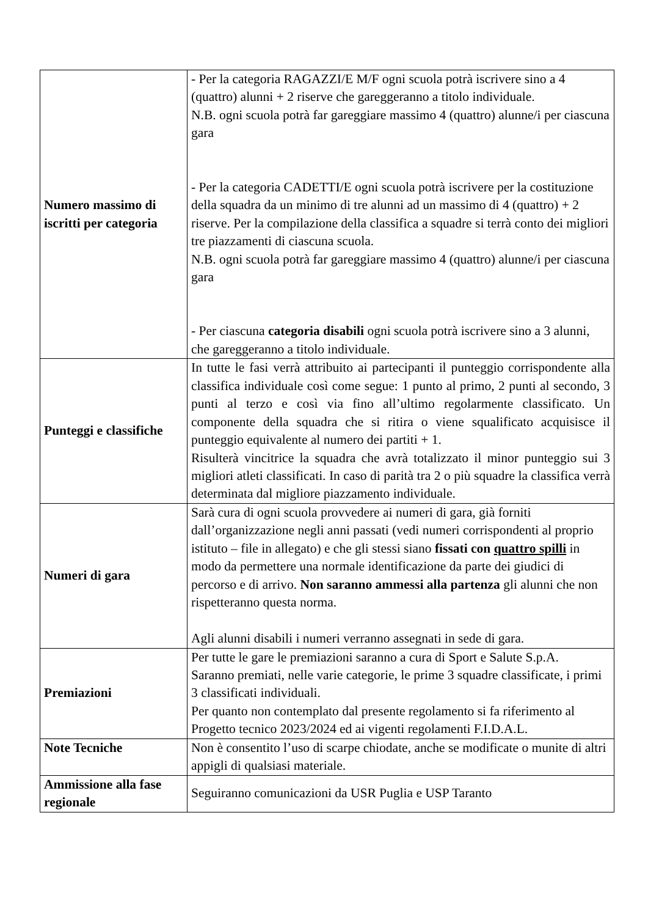| Numero massimo di iscritti per categoria | - Per la categoria RAGAZZI/E M/F ogni scuola potrà iscrivere sino a 4 (quattro) alunni + 2 riserve che gareggeranno a titolo individuale. N.B. ogni scuola potrà far gareggiare massimo 4 (quattro) alunne/i per ciascuna gara - Per la categoria CADETTI/E ogni scuola potrà iscrivere per la costituzione della squadra da un minimo di tre alunni ad un massimo di 4 (quattro) + 2 riserve. Per la compilazione della classifica a squadre si terrà conto dei migliori tre piazzamenti di ciascuna scuola. N.B. ogni scuola potrà far gareggiare massimo 4 (quattro) alunne/i per ciascuna gara - Per ciascuna categoria disabili ogni scuola potrà iscrivere sino a 3 alunni, che gareggeranno a titolo individuale. |
| Punteggi e classifiche | In tutte le fasi verrà attribuito ai partecipanti il punteggio corrispondente alla classifica individuale così come segue: 1 punto al primo, 2 punti al secondo, 3 punti al terzo e così via fino all’ultimo regolarmente classificato. Un componente della squadra che si ritira o viene squalificato acquisisce il punteggio equivalente al numero dei partiti + 1. Risulterà vincitrice la squadra che avrà totalizzato il minor punteggio sui 3 migliori atleti classificati. In caso di parità tra 2 o più squadre la classifica verrà determinata dal migliore piazzamento individuale. |
| Numeri di gara | Sarà cura di ogni scuola provvedere ai numeri di gara, già forniti dall’organizzazione negli anni passati (vedi numeri corrispondenti al proprio istituto – file in allegato) e che gli stessi siano fissati con quattro spilli in modo da permettere una normale identificazione da parte dei giudici di percorso e di arrivo. Non saranno ammessi alla partenza gli alunni che non rispetteranno questa norma. Agli alunni disabili i numeri verranno assegnati in sede di gara. |
| Premiazioni | Per tutte le gare le premiazioni saranno a cura di Sport e Salute S.p.A. Saranno premiati, nelle varie categorie, le prime 3 squadre classificate, i primi 3 classificati individuali. Per quanto non contemplato dal presente regolamento si fa riferimento al Progetto tecnico 2023/2024 ed ai vigenti regolamenti F.I.D.A.L. |
| Note Tecniche | Non è consentito l’uso di scarpe chiodate, anche se modificate o munite di altri appigli di qualsiasi materiale. |
| Ammissione alla fase regionale | Seguiranno comunicazioni da USR Puglia e USP Taranto |